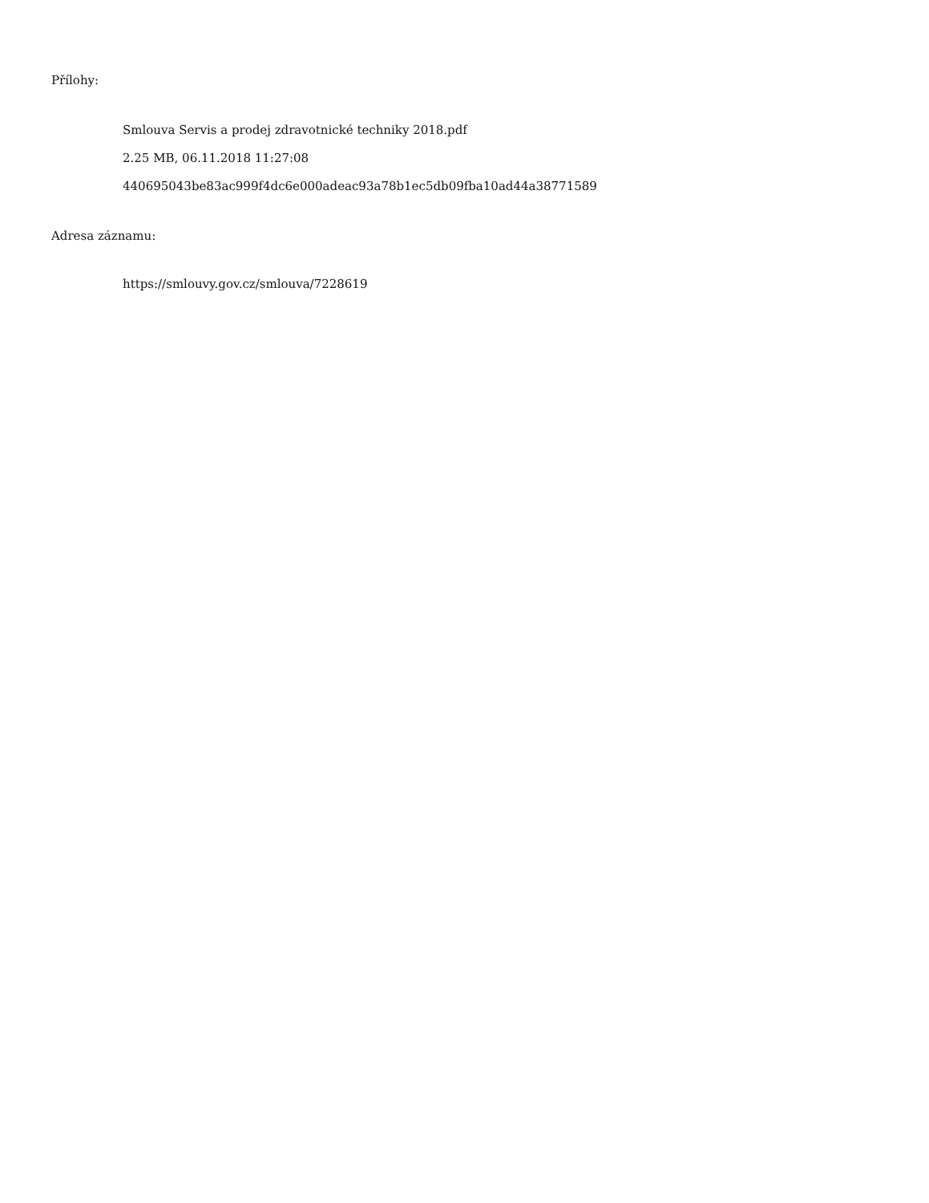Přílohy:
Smlouva Servis a prodej zdravotnické techniky 2018.pdf
2.25 MB, 06.11.2018 11:27:08
440695043be83ac999f4dc6e000adeac93a78b1ec5db09fba10ad44a38771589
Adresa záznamu:
https://smlouvy.gov.cz/smlouva/7228619